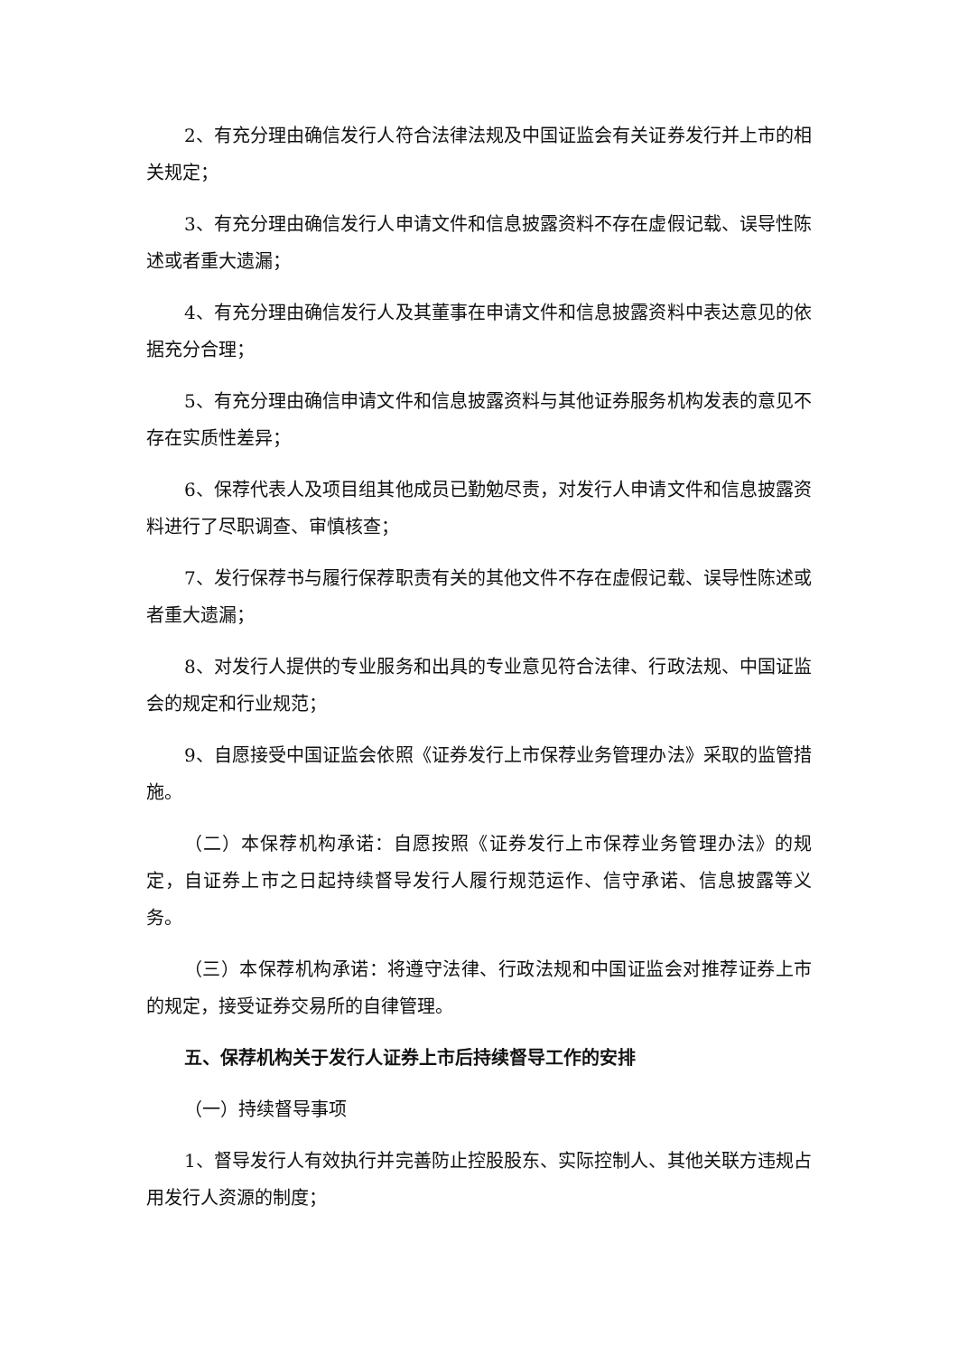2、有充分理由确信发行人符合法律法规及中国证监会有关证券发行并上市的相关规定；
3、有充分理由确信发行人申请文件和信息披露资料不存在虚假记载、误导性陈述或者重大遗漏；
4、有充分理由确信发行人及其董事在申请文件和信息披露资料中表达意见的依据充分合理；
5、有充分理由确信申请文件和信息披露资料与其他证券服务机构发表的意见不存在实质性差异；
6、保荐代表人及项目组其他成员已勤勉尽责，对发行人申请文件和信息披露资料进行了尽职调查、审慎核查；
7、发行保荐书与履行保荐职责有关的其他文件不存在虚假记载、误导性陈述或者重大遗漏；
8、对发行人提供的专业服务和出具的专业意见符合法律、行政法规、中国证监会的规定和行业规范；
9、自愿接受中国证监会依照《证券发行上市保荐业务管理办法》采取的监管措施。
（二）本保荐机构承诺：自愿按照《证券发行上市保荐业务管理办法》的规定，自证券上市之日起持续督导发行人履行规范运作、信守承诺、信息披露等义务。
（三）本保荐机构承诺：将遵守法律、行政法规和中国证监会对推荐证券上市的规定，接受证券交易所的自律管理。
五、保荐机构关于发行人证券上市后持续督导工作的安排
（一）持续督导事项
1、督导发行人有效执行并完善防止控股股东、实际控制人、其他关联方违规占用发行人资源的制度；